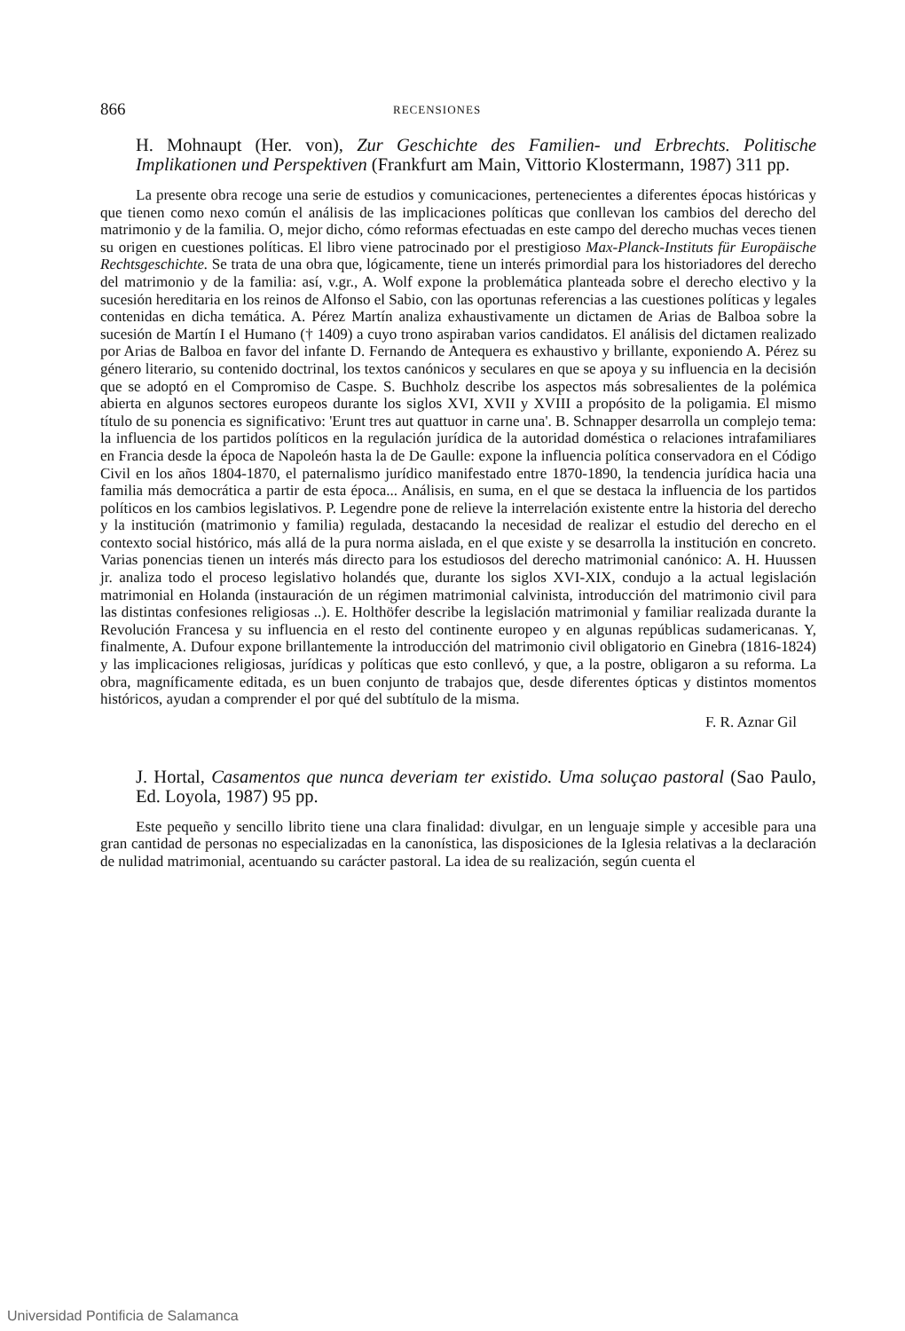866 RECENSIONES
H. Mohnaupt (Her. von), Zur Geschichte des Familien- und Erbrechts. Politische Implikationen und Perspektiven (Frankfurt am Main, Vittorio Klostermann, 1987) 311 pp.
La presente obra recoge una serie de estudios y comunicaciones, pertenecientes a diferentes épocas históricas y que tienen como nexo común el análisis de las implicaciones políticas que conllevan los cambios del derecho del matrimonio y de la familia. O, mejor dicho, cómo reformas efectuadas en este campo del derecho muchas veces tienen su origen en cuestiones políticas. El libro viene patrocinado por el prestigioso Max-Planck-Instituts für Europäische Rechtsgeschichte. Se trata de una obra que, lógicamente, tiene un interés primordial para los historiadores del derecho del matrimonio y de la familia: así, v.gr., A. Wolf expone la problemática planteada sobre el derecho electivo y la sucesión hereditaria en los reinos de Alfonso el Sabio, con las oportunas referencias a las cuestiones políticas y legales contenidas en dicha temática. A. Pérez Martín analiza exhaustivamente un dictamen de Arias de Balboa sobre la sucesión de Martín I el Humano († 1409) a cuyo trono aspiraban varios candidatos. El análisis del dictamen realizado por Arias de Balboa en favor del infante D. Fernando de Antequera es exhaustivo y brillante, exponiendo A. Pérez su género literario, su contenido doctrinal, los textos canónicos y seculares en que se apoya y su influencia en la decisión que se adoptó en el Compromiso de Caspe. S. Buchholz describe los aspectos más sobresalientes de la polémica abierta en algunos sectores europeos durante los siglos XVI, XVII y XVIII a propósito de la poligamia. El mismo título de su ponencia es significativo: 'Erunt tres aut quattuor in carne una'. B. Schnapper desarrolla un complejo tema: la influencia de los partidos políticos en la regulación jurídica de la autoridad doméstica o relaciones intrafamiliares en Francia desde la época de Napoleón hasta la de De Gaulle: expone la influencia política conservadora en el Código Civil en los años 1804-1870, el paternalismo jurídico manifestado entre 1870-1890, la tendencia jurídica hacia una familia más democrática a partir de esta época... Análisis, en suma, en el que se destaca la influencia de los partidos políticos en los cambios legislativos. P. Legendre pone de relieve la interrelación existente entre la historia del derecho y la institución (matrimonio y familia) regulada, destacando la necesidad de realizar el estudio del derecho en el contexto social histórico, más allá de la pura norma aislada, en el que existe y se desarrolla la institución en concreto. Varias ponencias tienen un interés más directo para los estudiosos del derecho matrimonial canónico: A. H. Huussen jr. analiza todo el proceso legislativo holandés que, durante los siglos XVI-XIX, condujo a la actual legislación matrimonial en Holanda (instauración de un régimen matrimonial calvinista, introducción del matrimonio civil para las distintas confesiones religiosas ..). E. Holthöfer describe la legislación matrimonial y familiar realizada durante la Revolución Francesa y su influencia en el resto del continente europeo y en algunas repúblicas sudamericanas. Y, finalmente, A. Dufour expone brillantemente la introducción del matrimonio civil obligatorio en Ginebra (1816-1824) y las implicaciones religiosas, jurídicas y políticas que esto conllevó, y que, a la postre, obligaron a su reforma. La obra, magníficamente editada, es un buen conjunto de trabajos que, desde diferentes ópticas y distintos momentos históricos, ayudan a comprender el por qué del subtítulo de la misma.
F. R. Aznar Gil
J. Hortal, Casamentos que nunca deveriam ter existido. Uma soluçao pastoral (Sao Paulo, Ed. Loyola, 1987) 95 pp.
Este pequeño y sencillo librito tiene una clara finalidad: divulgar, en un lenguaje simple y accesible para una gran cantidad de personas no especializadas en la canonística, las disposiciones de la Iglesia relativas a la declaración de nulidad matrimonial, acentuando su carácter pastoral. La idea de su realización, según cuenta el
Universidad Pontificia de Salamanca